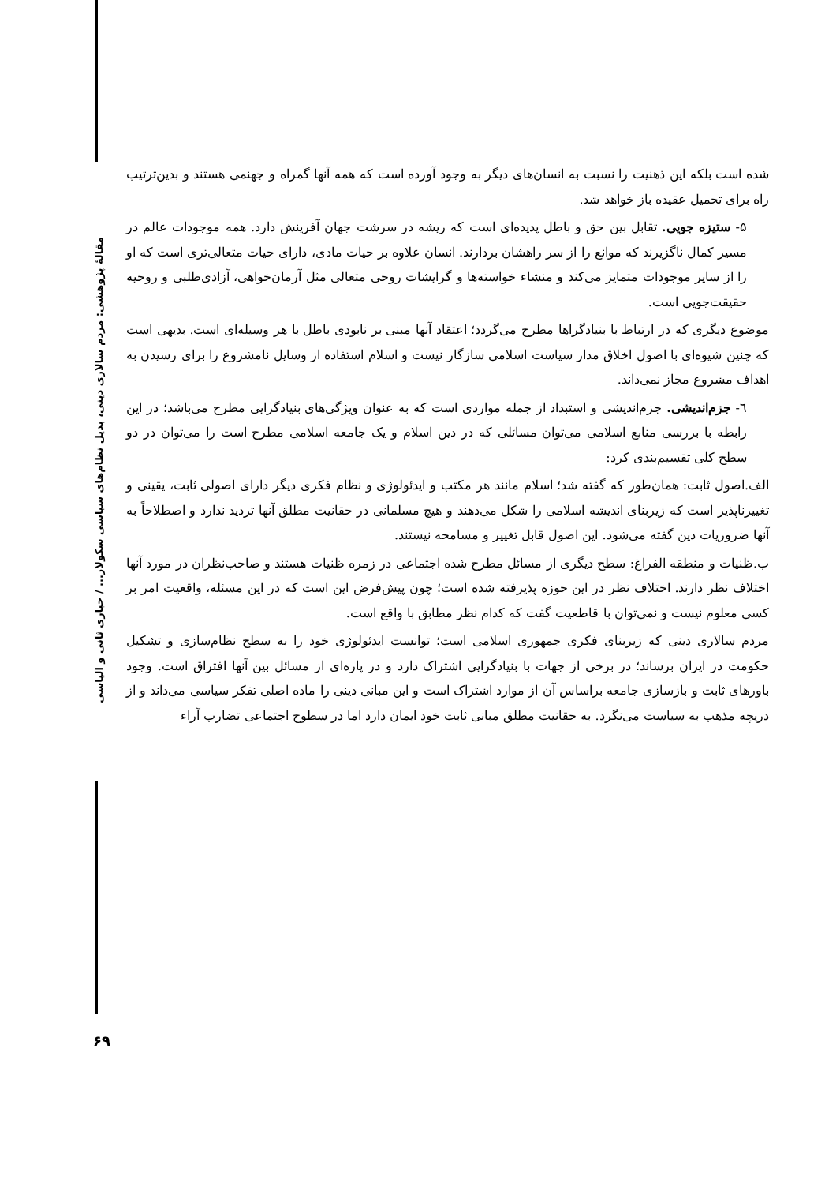مقالهٔ پژوهشی: مردم سالاری دینی، بدیل نظام‌های سیاسی سکولار... / جباری ثانی و الیاسی
شده است بلکه این ذهنیت را نسبت به انسان‌های دیگر به وجود آورده است که همه آنها گمراه و جهنمی هستند و بدین‌ترتیب راه برای تحمیل عقیده باز خواهد شد.
۵- ستیزه جویی. تقابل بین حق و باطل پدیده‌ای است که ریشه در سرشت جهان آفرینش دارد. همه موجودات عالم در مسیر کمال ناگزیرند که موانع را از سر راهشان بردارند. انسان علاوه بر حیات مادی، دارای حیات متعالی‌تری است که او را از سایر موجودات متمایز می‌کند و منشاء خواسته‌ها و گرایشات روحی متعالی مثل آرمان‌خواهی، آزادی‌طلبی و روحیه حقیقت‌جویی است.
موضوع دیگری که در ارتباط با بنیادگراها مطرح می‌گردد؛ اعتقاد آنها مبنی بر نابودی باطل با هر وسیله‌ای است. بدیهی است که چنین شیوه‌ای با اصول اخلاق مدار سیاست اسلامی سازگار نیست و اسلام استفاده از وسایل نامشروع را برای رسیدن به اهداف مشروع مجاز نمی‌داند.
٦- جزم‌اندیشی. جزم‌اندیشی و استبداد از جمله مواردی است که به عنوان ویژگی‌های بنیادگرایی مطرح می‌باشد؛ در این رابطه با بررسی منابع اسلامی می‌توان مسائلی که در دین اسلام و یک جامعه اسلامی مطرح است را می‌توان در دو سطح کلی تقسیم‌بندی کرد:
الف.اصول ثابت: همان‌طور که گفته شد؛ اسلام مانند هر مکتب و ایدئولوژی و نظام فکری دیگر دارای اصولی ثابت، یقینی و تغییرناپذیر است که زیربنای اندیشه اسلامی را شکل می‌دهند و هیچ مسلمانی در حقانیت مطلق آنها تردید ندارد و اصطلاحاً به آنها ضروریات دین گفته می‌شود. این اصول قابل تغییر و مسامحه نیستند.
ب.ظنیات و منطقه الفراغ: سطح دیگری از مسائل مطرح شده اجتماعی در زمره ظنیات هستند و صاحب‌نظران در مورد آنها اختلاف نظر دارند. اختلاف نظر در این حوزه پذیرفته شده است؛ چون پیش‌فرض این است که در این مسئله، واقعیت امر بر کسی معلوم نیست و نمی‌توان با قاطعیت گفت که کدام نظر مطابق با واقع است.
مردم سالاری دینی که زیربنای فکری جمهوری اسلامی است؛ توانست ایدئولوژی خود را به سطح نظام‌سازی و تشکیل حکومت در ایران برساند؛ در برخی از جهات با بنیادگرایی اشتراک دارد و در پاره‌ای از مسائل بین آنها افتراق است. وجود باورهای ثابت و بازسازی جامعه براساس آن از موارد اشتراک است و این مبانی دینی را ماده اصلی تفکر سیاسی می‌داند و از دریچه مذهب به سیاست می‌نگرد. به حقانیت مطلق مبانی ثابت خود ایمان دارد اما در سطوح اجتماعی تضارب آراء
۶۹